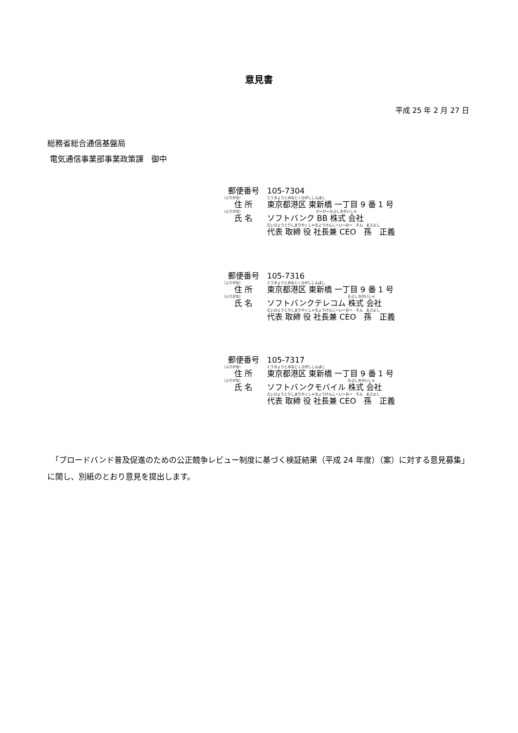意見書
平成 25 年 2 月 27 日
総務省総合通信基盤局
電気通信事業部事業政策課　御中
郵便番号 105-7304
（ふりがな） とうきょうとみなとくひがししんばし
住 所 東京都港区 東新橋 一丁目 9 番 1 号
（ふりがな） びーびーかぶしきがいしゃ
氏 名 ソフトバンク BB 株式 会社
だいひょうとりしまりやくしゃちょうけんしーいーおー　そん　まさよし
代表 取締 役 社長兼 CEO　孫　正義
郵便番号 105-7316
（ふりがな） とうきょうとみなとくひがししんばし
住 所 東京都港区 東新橋 一丁目 9 番 1 号
（ふりがな） かぶしきがいしゃ
氏 名 ソフトバンクテレコム 株式 会社
だいひょうとりしまりやくしゃちょうけんしーいーおー　そん　まさよし
代表 取締 役 社長兼 CEO　孫　正義
郵便番号 105-7317
（ふりがな） とうきょうとみなとくひがししんばし
住 所 東京都港区 東新橋 一丁目 9 番 1 号
（ふりがな） かぶしきがいしゃ
氏 名 ソフトバンクモバイル 株式 会社
だいひょうとりしまりやくしゃちょうけんしーいーおー　そん　まさよし
代表 取締 役 社長兼 CEO　孫　正義
　「ブロードバンド普及促進のための公正競争レビュー制度に基づく検証結果（平成 24 年度）（案）に対する意見募集」に関し、別紙のとおり意見を提出します。